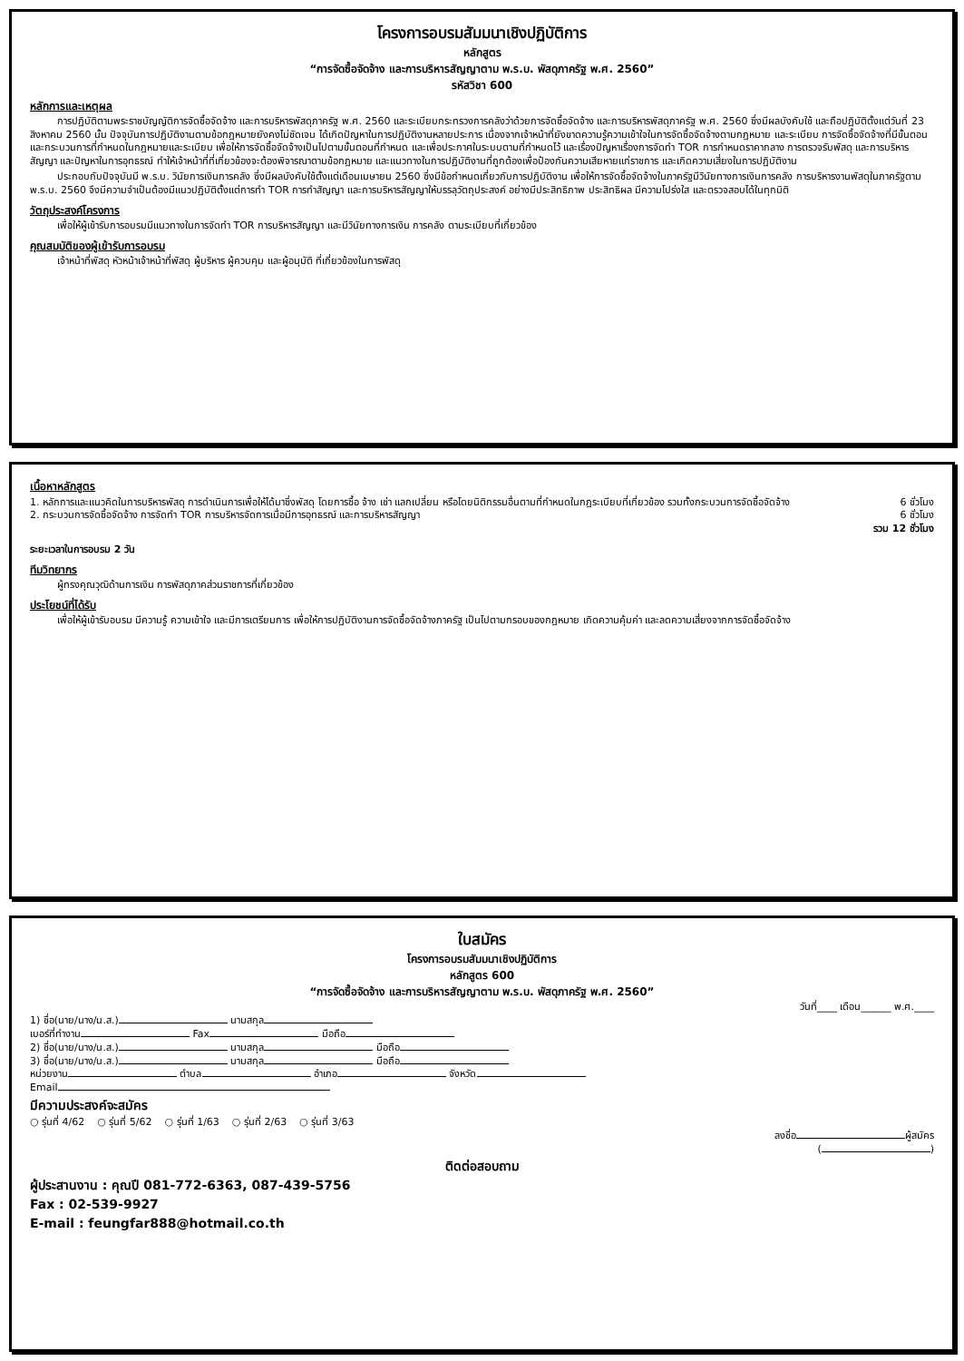โครงการอบรมสัมมนาเชิงปฏิบัติการ
หลักสูตร
“การจัดซื้อจัดจ้าง และการบริหารสัญญาตาม พ.ร.บ. พัสดุภาครัฐ พ.ศ. 2560”
รหัสวิชา 600
หลักการและเหตุผล
การปฏิบัติตามพระราชบัญญัติการจัดซื้อจัดจ้าง และการบริหารพัสดุภาครัฐ พ.ศ. 2560 และระเบียบกระทรวงการคลังว่าด้วยการจัดซื้อจัดจ้าง และการบริหารพัสดุภาครัฐ พ.ศ. 2560 ซึ่งมีผลบังคับใช้ และถือปฏิบัติตั้งแต่วันที่ 23 สิงหาคม 2560 นั้น ปัจจุบันการปฏิบัติงานตามข้อกฎหมายยังคงไม่ชัดเจน ได้เกิดปัญหาในการปฏิบัติงานหลายประการ เนื่องจากเจ้าหน้าที่ยังขาดความรู้ความเข้าใจในการจัดซื้อจัดจ้างตามกฎหมาย และระเบียบ การจัดซื้อจัดจ้างที่มีขั้นตอน และกระบวนการที่กำหนดในกฎหมายและระเบียบ เพื่อให้การจัดซื้อจัดจ้างเป็นไปตามขั้นตอนที่กำหนด และเพื่อประกาศในระบบตามที่กำหนดไว้ และเรื่องปัญหาเรื่องการจัดทำ TOR การกำหนดราคากลาง การตรวจรับพัสดุ และการบริหารสัญญา และปัญหาในการอุทธรณ์ ทำให้เจ้าหน้าที่ที่เกี่ยวข้องจะต้องพิจารณาตามข้อกฎหมาย และแนวทางในการปฏิบัติงานที่ถูกต้องเพื่อป้องกันความเสียหายแก่ราชการ และเกิดความเสี่ยงในการปฏิบัติงาน
ประกอบกับปัจจุบันมี พ.ร.บ. วินัยการเงินการคลัง ซึ่งมีผลบังคับใช้ตั้งแต่เดือนเมษายน 2560 ซึ่งมีข้อกำหนดเกี่ยวกับการปฏิบัติงาน เพื่อให้การจัดซื้อจัดจ้างในภาครัฐมีวินัยทางการเงินการคลัง การบริหารงานพัสดุในภาครัฐตาม พ.ร.บ. 2560 จึงมีความจำเป็นต้องมีแนวปฏิบัติตั้งแต่การทำ TOR การทำสัญญา และการบริหารสัญญาให้บรรลุวัตถุประสงค์ อย่างมีประสิทธิภาพ ประสิทธิผล มีความโปร่งใส และตรวจสอบได้ในทุกมิติ
วัตถุประสงค์โครงการ
เพื่อให้ผู้เข้ารับการอบรมมีแนวทางในการจัดทำ TOR การบริหารสัญญา และมีวินัยทางการเงิน การคลัง ตามระเบียบที่เกี่ยวข้อง
คุณสมบัติของผู้เข้ารับการอบรม
เจ้าหน้าที่พัสดุ หัวหน้าเจ้าหน้าที่พัสดุ ผู้บริหาร ผู้ควบคุม และผู้อนุมัติ ที่เกี่ยวข้องในการพัสดุ
เนื้อหาหลักสูตร
1. หลักการและแนวคิดในการบริหารพัสดุ การดำเนินการเพื่อให้ได้มาซึ่งพัสดุ โดยการซื้อ จ้าง เช่า แลกเปลี่ยน หรือโดยนิติกรรมอื่นตามที่กำหนดในกฎระเบียบที่เกี่ยวข้อง รวมทั้งกระบวนการจัดซื้อจัดจ้าง
6 ชั่วโมง
2. กระบวนการจัดซื้อจัดจ้าง การจัดทำ TOR การบริหารจัดการเมื่อมีการอุทธรณ์ และการบริหารสัญญา
6 ชั่วโมง
รวม 12 ชั่วโมง
ระยะเวลาในการอบรม 2 วัน
ทีมวิทยากร
ผู้ทรงคุณวุฒิด้านการเงิน การพัสดุภาคส่วนราชการที่เกี่ยวข้อง
ประโยชน์ที่ได้รับ
เพื่อให้ผู้เข้ารับอบรม มีความรู้ ความเข้าใจ และมีการเตรียมการ เพื่อให้การปฏิบัติงานการจัดซื้อจัดจ้างภาครัฐ เป็นไปตามกรอบของกฎหมาย เกิดความคุ้มค่า และลดความเสี่ยงจากการจัดซื้อจัดจ้าง
ใบสมัคร
โครงการอบรมสัมมนาเชิงปฏิบัติการ
หลักสูตร 600
“การจัดซื้อจัดจ้าง และการบริหารสัญญาตาม พ.ร.บ. พัสดุภาครัฐ พ.ศ. 2560”
วันที่____ เดือน______ พ.ศ.____
1) ชื่อ(นาย/นาง/น.ส.) นามสกุล
เบอร์ที่ทำงาน Fax มือถือ
2) ชื่อ(นาย/นาง/น.ส.) นามสกุล มือถือ
3) ชื่อ(นาย/นาง/น.ส.) นามสกุล มือถือ
หน่วยงาน ตำบล อำเภอ จังหวัด
Email
มีความประสงค์จะสมัคร
○ รุ่นที่ 4/62 ○ รุ่นที่ 5/62 ○ รุ่นที่ 1/63 ○ รุ่นที่ 2/63 ○ รุ่นที่ 3/63
ลงชื่อ ผู้สมัคร
( )
ติดต่อสอบถาม
ผู้ประสานงาน : คุณปี 081-772-6363, 087-439-5756
Fax : 02-539-9927
E-mail : feungfar888@hotmail.co.th